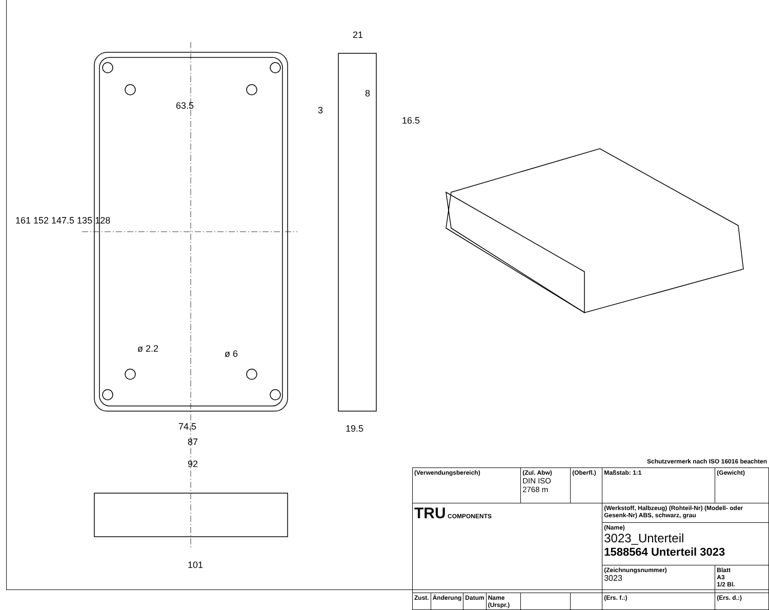161 152 147.5 135 128
63.5
ø 2.2 ø 6
74.5
87
92
101
21
8
3
16.5
19.5
Schutzvermerk nach ISO 16016 beachten
| (Verwendungsbereich) | | | | (Zul. Abw) DIN ISO 2768 m | (Oberfl.) | Maßstab: 1:1 | (Gewicht) |
| TRU COMPONENTS | | | | | | (Werkstoff, Halbzeug) (Rohteil-Nr) (Modell- oder Gesenk-Nr) ABS, schwarz, grau | |
| | | | | | | (Name) 3023_Unterteil 1588564 Unterteil 3023 | |
| | | | | | | (Zeichnungsnummer) 3023 | Blatt A3 1/2 Bl. |
| Zust. | Änderung | Datum | Name (Urspr.) | | | (Ers. f.:) | (Ers. d.:) |